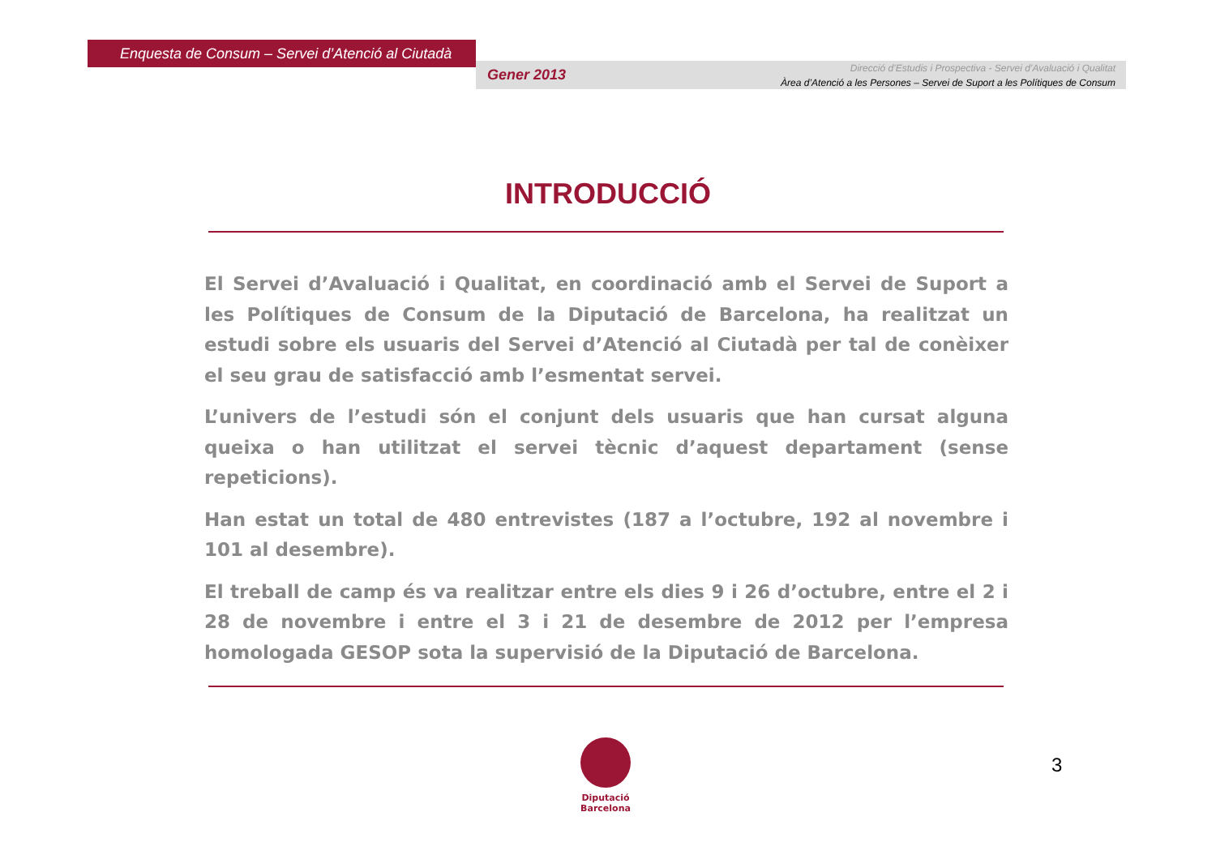Enquesta de Consum – Servei d’Atenció al Ciutadà
Gener 2013
Direcció d’Estudis i Prospectiva - Servei d’Avaluació i Qualitat
Àrea d’Atenció a les Persones – Servei de Suport a les Polítiques de Consum
INTRODUCCIÓ
El Servei d’Avaluació i Qualitat, en coordinació amb el Servei de Suport a les Polítiques de Consum de la Diputació de Barcelona, ha realitzat un estudi sobre els usuaris del Servei d’Atenció al Ciutadà per tal de conèixer el seu grau de satisfacció amb l’esmentat servei.
L’univers de l’estudi són el conjunt dels usuaris que han cursat alguna queixa o han utilitzat el servei tècnic d’aquest departament (sense repeticions).
Han estat un total de 480 entrevistes (187 a l’octubre, 192 al novembre i 101 al desembre).
El treball de camp és va realitzar entre els dies 9 i 26 d’octubre, entre el 2 i 28 de novembre i entre el 3 i 21 de desembre de 2012 per l’empresa homologada GESOP sota la supervisió de la Diputació de Barcelona.
Diputació
Barcelona
3